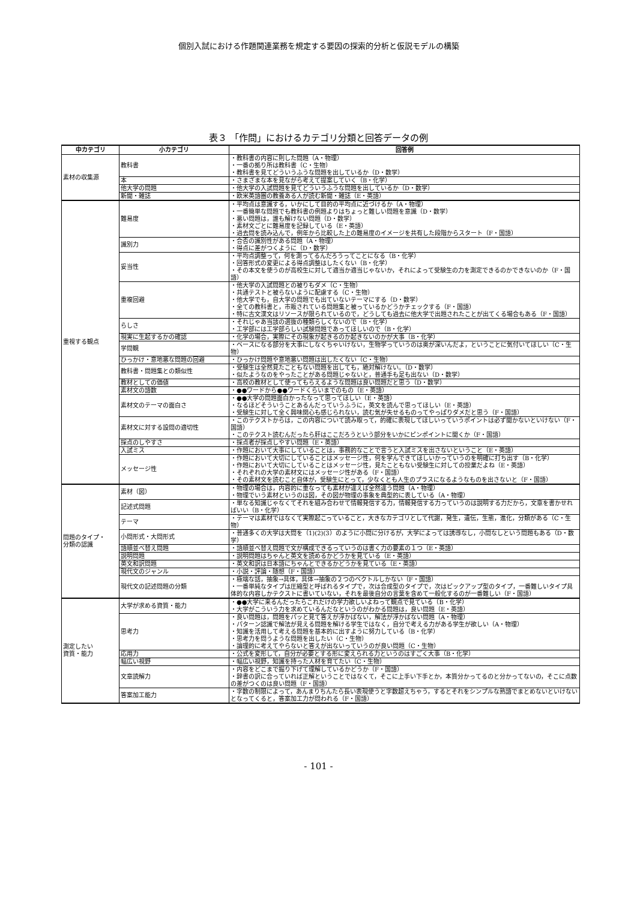個別入試における作題関連業務を規定する要因の探索的分析と仮説モデルの構築
表３ 「作問」におけるカテゴリ分類と回答データの例
| 中カテゴリ | 小カテゴリ | 回答例 |
| --- | --- | --- |
| 素材の収集源 | 教科書 | ・教科書の内容に則した問題（A・物理） ・一番の拠り所は教科書（C・生物） ・教科書を見てどういうふうな問題を出しているか（D・数学） |
| | 本 | ・さまざまな本を見ながら考えて提案していく（B・化学） |
| | 他大学の問題 | ・他大学の入試問題を見てどういうふうな問題を出しているか（D・数学） |
| | 新聞・雑誌 | ・欧米英語圏の教養ある人が読む新聞・雑誌（E・英語） |
| 重視する観点 | 難易度 | ・平均点は意識する，いかにして目的の平均点に近づけるか（A・物理） ・一番簡単な問題でも教科書の例題よりはちょっと難しい問題を意識（D・数学） ・悪い問題は，誰も解けない問題（D・数学） ・素材文ごとに難易度を記録している（E・英語） ・過去問を読み込んで，例年から比較した上の難易度のイメージを共有した段階からスタート（F・国語） |
| | 識別力 | ・合否の識別性がある問題（A・物理） ・得点に差がつくように（D・数学） |
| | 妥当性 | ・平均点調整って，何を測ってるんだろうってことになる（B・化学） ・回答形式の変更による得点調整はしたくない（B・化学） ・その本文を使うのが高校生に対して適当か適当じゃないか，それによって受験生の力を測定できるのかできないのか（F・国語） |
| | 重複回避 | ・他大学の入試問題との被りもダメ（C・生物） ・共通テストと被らないように配慮する（C・生物） ・他大学でも，自大学の問題でも出ていないテーマにする（D・数学） ・全ての教科書と，市販されている問題集と被っているかどうかチェックする（F・国語） ・特に古文漢文はリソースが限られているので，どうしても過去に他大学で出題されたことが出てくる場合もある（F・国語） |
| | らしさ | ・それじゃあ当該の選抜の種類らしくないので（B・化学） ・工学部には工学部らしい試験問題であってほしいので（B・化学） |
| | 現実に生起するかの確認 | ・化学の場合，実際にその現象が起きるのか起きないのかが大事（B・化学） |
| | 学問観 | ・ベースになる部分を大事にしなくちゃいけない，生物学っていうのは奥が深いんだよ，ということに気付いてほしい（C・生物） |
| | ひっかけ・意地悪な問題の回避 | ・ひっかけ問題や意地悪い問題は出したくない（C・生物） |
| | 教科書・問題集との類似性 | ・受験生は全然見たこともない問題を出しても，絶対解けない。（D・数学） ・似たようなのをやったことがある問題じゃないと，普通手も足も出ない（D・数学） |
| | 教材としての価値 | ・高校の教材として使ってもらえるような問題は良い問題だと思う（D・数学） |
| | 素材文の語数 | ・●●ワードから●●ワードくらいまでのもの（E・英語） |
| | 素材文のテーマの面白さ | ・●●大学の問題面白かったなって思ってほしい（E・英語） ・なるほどそういうことあるんだっていうふうに，英文を読んで思ってほしい（E・英語） ・受験生に対して全く興味関心も感じられない，読む気が失せるものってやっぱりダメだと思う（F・国語） |
| | 素材文に対する設問の適切性 | ・このテクストからは，この内容について読み取って，的確に表現してほしいっていうポイントは必ず聞かないといけない（F・国語） ・このテクスト読むんだったら肝はここだろうという部分をいかにピンポイントに聞くか（F・国語） |
| | 採点のしやすさ | ・採点者が採点しやすい問題（E・英語） |
| | 入試ミス | ・作題において大事にしていることは，事務的なことで言うと入試ミスを出さないということ（E・英語） |
| | メッセージ性 | ・作題において大切にしていることはメッセージ性，何を学んできてほしいかっていうのを明確に打ち出す（B・化学） ・作題において大切にしていることはメッセージ性，見たこともない受験生に対しての授業だよね（E・英語） ・それぞれの大学の素材文にはメッセージ性がある（F・国語） ・その素材文を読むこと自体が，受験生にとって，少なくとも人生のプラスになるようなものを出さないと（F・国語） |
| 問題のタイプ・ 分類の認識 | 素材（図） | ・物理の場合は，内容的に重なっても素材が違えば全然違う問題（A・物理） ・物理でいう素材というのは図，その図が物理の事象を典型的に表している（A・物理） |
| | 記述式問題 | ・単なる知識じゃなくてそれを組み合わせて情報発信する力，情報発信する力っていうのは説明する力だから，文章を書かせればいい（B・化学） |
| | テーマ | ・テーマは素材ではなくて実際起こっていること，大きなカテゴリとして代謝，発生，遺伝，生態，進化，分類がある（C・生物） |
| | 小問形式・大問形式 | ・普通多くの大学は大問を（1)(2)(3）のように小問に分けるが，大学によっては誘導なし，小問なしという問題もある（D・数学） |
| | 語順並べ替え問題 | ・語順並べ替え問題で文が構成できるっていうのは書く力の要素の１つ（E・英語） |
| | 説明問題 | ・説明問題はちゃんと英文を読めるかどうかを見ている（E・英語） |
| | 英文和訳問題 | ・英文和訳は日本語にちゃんとできるかどうかを見ている（E・英語） |
| | 現代文のジャンル | ・小説・評論・随想（F・国語） |
| | 現代文の記述問題の分類 | ・極端な話，抽象→具体，具体→抽象の２つのベクトルしかない（F・国語） ・一番単純なタイプは圧縮型と呼ばれるタイプで，次は合成型のタイプで，次はピックアップ型のタイプ，一番難しいタイプ具体的な内容しかテクストに書いていない，それを最後自分の言葉を含めて一般化するのが一番難しい（F・国語） |
| 測定したい 資質・能力 | 大学が求める資質・能力 | ・●●大学に来るんだったらこれだけの学力欲しいよねって観点で見ている（B・化学） ・大学がこういう力を求めているんだなというのがわかる問題は，良い問題（E・英語） |
| | 思考力 | ・良い問題は，問題をパッと見て答えが浮かばない，解法が浮かばない問題（A・物理） ・パターン認識で解法が見える問題を解ける学生ではなく，自分で考える力がある学生が欲しい（A・物理） ・知識を活用して考える問題を基本的に出すように努力している（B・化学） ・思考力を問うような問題を出したい（C・生物） ・論理的に考えてやらないと答えが出ないっていうのが良い問題（C・生物） |
| | 応用力 | ・公式を変形して，自分が必要とする形に変えられる力というのはすごく大事（B・化学） |
| | 幅広い視野 | ・幅広い視野，知識を持った人材を育てたい（C・生物） |
| | 文章読解力 | ・内容をどこまで掘り下げて理解しているかどうか（F・国語） ・辞書の訳に合っていれば正解ということではなくて，そこに上手い下手とか，本質分かってるのと分かってないの，そこに点数の差がつくのは良い問題（F・国語） |
| | 答案加工能力 | ・字数の制限によって，あんまりちんたら長い表現使うと字数超えちゃう，するとそれをシンプルな熟語でまとめないといけないとなってくると，答案加工力が問われる（F・国語） |
- 101 -